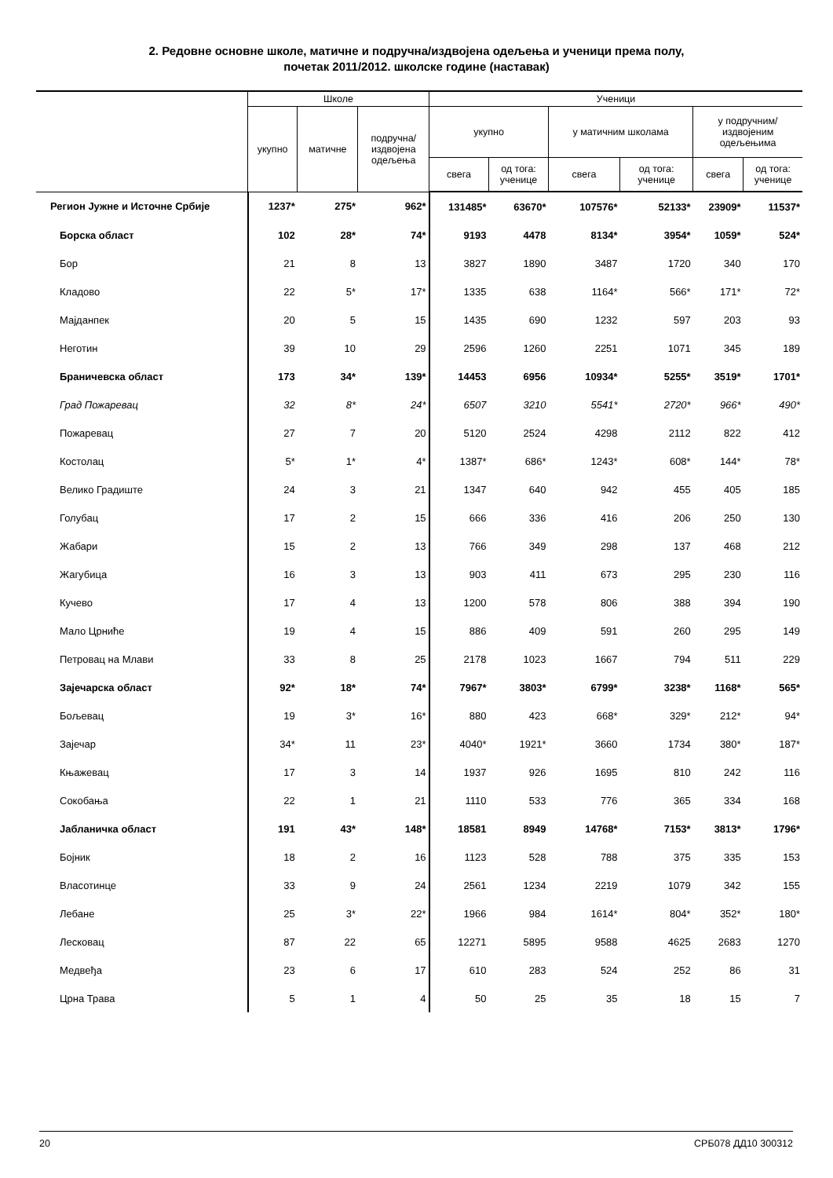2. Редовне основне школе, матичне и подручна/издвојена одељења и ученици према полу,
почетак 2011/2012. школске године (наставак)
| | Школе | | | Ученици | | | | | |
| --- | --- | --- | --- | --- | --- | --- | --- | --- | --- |
| | укупно | матичне | подручна/ издвојена одељења | укупно | | у матичним школама | | у подручним/ издвојеним одељењима | |
| | | | | свега | од тога: ученице | свега | од тога: ученице | свега | од тога: ученице |
| Регион Јужне и Источне Србије | 1237* | 275* | 962* | 131485* | 63670* | 107576* | 52133* | 23909* | 11537* |
| Борска област | 102 | 28* | 74* | 9193 | 4478 | 8134* | 3954* | 1059* | 524* |
| Бор | 21 | 8 | 13 | 3827 | 1890 | 3487 | 1720 | 340 | 170 |
| Кладово | 22 | 5* | 17* | 1335 | 638 | 1164* | 566* | 171* | 72* |
| Мајданпек | 20 | 5 | 15 | 1435 | 690 | 1232 | 597 | 203 | 93 |
| Неготин | 39 | 10 | 29 | 2596 | 1260 | 2251 | 1071 | 345 | 189 |
| Браничевска област | 173 | 34* | 139* | 14453 | 6956 | 10934* | 5255* | 3519* | 1701* |
| Град Пожаревац | 32 | 8* | 24* | 6507 | 3210 | 5541* | 2720* | 966* | 490* |
| Пожаревац | 27 | 7 | 20 | 5120 | 2524 | 4298 | 2112 | 822 | 412 |
| Костолац | 5* | 1* | 4* | 1387* | 686* | 1243* | 608* | 144* | 78* |
| Велико Градиште | 24 | 3 | 21 | 1347 | 640 | 942 | 455 | 405 | 185 |
| Голубац | 17 | 2 | 15 | 666 | 336 | 416 | 206 | 250 | 130 |
| Жабари | 15 | 2 | 13 | 766 | 349 | 298 | 137 | 468 | 212 |
| Жагубица | 16 | 3 | 13 | 903 | 411 | 673 | 295 | 230 | 116 |
| Кучево | 17 | 4 | 13 | 1200 | 578 | 806 | 388 | 394 | 190 |
| Мало Црниће | 19 | 4 | 15 | 886 | 409 | 591 | 260 | 295 | 149 |
| Петровац на Млави | 33 | 8 | 25 | 2178 | 1023 | 1667 | 794 | 511 | 229 |
| Зајечарска област | 92* | 18* | 74* | 7967* | 3803* | 6799* | 3238* | 1168* | 565* |
| Бољевац | 19 | 3* | 16* | 880 | 423 | 668* | 329* | 212* | 94* |
| Зајечар | 34* | 11 | 23* | 4040* | 1921* | 3660 | 1734 | 380* | 187* |
| Књажевац | 17 | 3 | 14 | 1937 | 926 | 1695 | 810 | 242 | 116 |
| Сокобања | 22 | 1 | 21 | 1110 | 533 | 776 | 365 | 334 | 168 |
| Јабланичка област | 191 | 43* | 148* | 18581 | 8949 | 14768* | 7153* | 3813* | 1796* |
| Бојник | 18 | 2 | 16 | 1123 | 528 | 788 | 375 | 335 | 153 |
| Власотинце | 33 | 9 | 24 | 2561 | 1234 | 2219 | 1079 | 342 | 155 |
| Лебане | 25 | 3* | 22* | 1966 | 984 | 1614* | 804* | 352* | 180* |
| Лесковац | 87 | 22 | 65 | 12271 | 5895 | 9588 | 4625 | 2683 | 1270 |
| Медвеђа | 23 | 6 | 17 | 610 | 283 | 524 | 252 | 86 | 31 |
| Црна Трава | 5 | 1 | 4 | 50 | 25 | 35 | 18 | 15 | 7 |
20 СРБ078 ДД10 300312